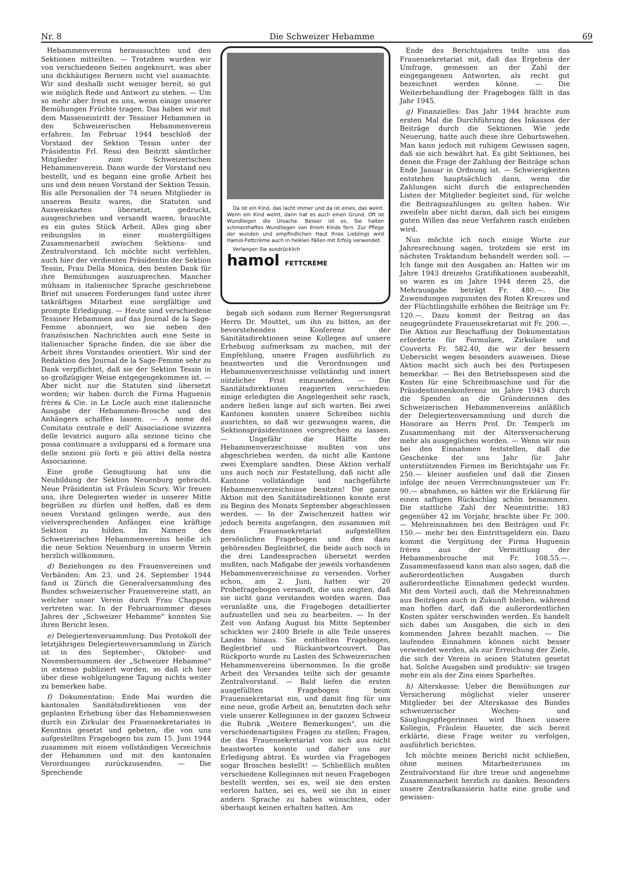Nr. 8 Die Schweizer Hebamme 69
Hebammenvereins heraussuchten und den Sektionen mitteilten. — Trotzdem wurden wir von verschiedenen Seiten angeknurrt, was aber uns dickhäutigen Bernern nicht viel ausmachte. Wir sind deshalb nicht weniger bereit, so gut wie möglich Rede und Antwort zu stehen. — Um so mehr aber freut es uns, wenn einige unserer Bemühungen Früchte tragen. Das haben wir mit dem Masseneintritt der Tessiner Hebammen in den Schweizerischen Hebammenverein erfahren. Im Februar 1944 beschloß der Vorstand der Sektion Tessin unter der Präsidentin Frl. Ressi den Beitritt sämtlicher Mitglieder zum Schweizerischen Hebammenverein. Dann wurde der Vorstand neu bestellt, und es begann eine große Arbeit bei uns und dem neuen Vorstand der Sektion Tessin. Bis alle Personalien der 74 neuen Mitglieder in unserem Besitz waren, die Statuten und Ausweiskarten übersetzt, gedruckt, ausgeschrieben und versandt waren, brauchte es ein gutes Stück Arbeit. Alles ging aber reibungslos in einer mustergültigen Zusammenarbeit zwischen Sektions- und Zentralvorstand. Ich möchte nicht verfehlen, auch hier der verdienten Präsidentin der Sektion Tessin, Frau Della Monica, den besten Dank für ihre Bemühungen auszusprechen. Mancher mühsam in italienischer Sprache geschriebene Brief mit unseren Forderungen fand unter ihrer tatkräftigen Mitarbeit eine sorgfältige und prompte Erledigung. — Heute sind verschiedene Tessiner Hebammen auf das Journal de la Sage-Femme abonniert, wo sie neben den französischen Nachrichten auch eine Seite in italienischer Sprache finden, die sie über die Arbeit ihres Vorstandes orientiert. Wir sind der Redaktion des Journal de la Sage-Femme sehr zu Dank verpflichtet, daß sie der Sektion Tessin in so großzügiger Weise entgegengekommen ist. — Aber nicht nur die Statuten sind übersetzt worden; wir haben durch die Firma Huguenin frères & Cie. in Le Locle auch eine italienische Ausgabe der Hebammen-Brosche und des Anhängers schaffen lassen. — A nome del Comitato centrale e dell' Associazione svizzera delle levatrici auguro alla sezione ticino che possa continuare a svilupparsi ed a formare una delle sezioni più forti e più attivi della nostra Associazione.
Eine große Genugtuung hat uns die Neubildung der Sektion Neuenburg gebracht. Neue Präsidentin ist Fräulein Scury. Wir freuen uns, ihre Delegierten wieder in unserer Mitte begrüßen zu dürfen und hoffen, daß es dem neuen Vorstand gelingen werde, aus den vielversprechenden Anfängen eine kräftige Sektion zu bilden. Im Namen des Schweizerischen Hebammenvereins heiße ich die neue Sektion Neuenburg in unserm Verein herzlich willkommen.
d) Beziehungen zu den Frauenvereinen und Verbänden: Am 23. und 24. September 1944 fand in Zürich die Generalversammlung des Bundes schweizerischer Frauenvereine statt, an welcher unser Verein durch Frau Chappuis vertreten war. In der Februarnummer dieses Jahres der „Schweizer Hebamme" konnten Sie ihren Bericht lesen.
e) Delegiertenversammlung: Das Protokoll der letztjährigen Delegiertenversammlung in Zürich ist in den September-, Oktober- und Novembernummern der „Schweizer Hebamme" in extenso publiziert worden, so daß ich hier über diese wohlgelungene Tagung nichts weiter zu bemerken habe.
f) Dokumentation: Ende Mai wurden die kantonalen Sanitätsdirektionen von der geplanten Erhebung über das Hebammenwesen durch ein Zirkular des Frauensekretariates in Kenntnis gesetzt und gebeten, die von uns aufgestellten Fragebogen bis zum 15. Juni 1944 zusammen mit einem vollständigen Verzeichnis der Hebammen und mit den kantonalen Verordnungen zurückzusenden. — Die Sprechende
Da ist ein Kind, das lacht immer und da ist eines, das weint. Wenn ein Kind weint, dann hat es auch einen Grund. Oft ist Wundliegen die Ursache. Besser ist es, Sie halten schmerzhaftes Wundliegen von Ihrem Kinde fern. Zur Pflege der wunden und empfindlichen Haut Ihres Lieblings wird Hamol-Fettcrème auch in heiklen Fällen mit Erfolg verwendet.
Verlangen Sie ausdrücklich
hamol FETTCRÈME
begab sich sodann zum Berner Regierungsrat Herrn Dr. Mouttet, um ihn zu bitten, an der bevorstehenden Konferenz der Sanitätsdirektionen seine Kollegen auf unsere Erhebung aufmerksam zu machen, mit der Empfehlung, unsere Fragen ausführlich zu beantworten und die Verordnungen und Hebammenverzeichnisse vollständig und innert nützlicher Frist einzusenden. — Die Sanitätsdirektionen reagierten verschieden: einige erledigten die Angelegenheit sehr rasch, andere ließen lange auf sich warten. Bei zwei Kantonen konnten unsere Schreiben nichts ausrichten, so daß wir gezwungen waren, die Sektionspräsidentinnen vorsprechen zu lassen. — Ungefähr die Hälfte der Hebammenverzeichnisse mußten von uns abgeschrieben werden, da nicht alle Kantone zwei Exemplare sandten. Diese Aktion verhalf uns auch noch zur Feststellung, daß nicht alle Kantone vollständige und nachgeführte Hebammenverzeichnisse besitzen! Die ganze Aktion mit den Sanitätsdirektionen konnte erst zu Beginn des Monats September abgeschlossen werden. — In der Zwischenzeit hatten wir jedoch bereits angefangen, den zusammen mit dem Frauensekretariat aufgestellten persönlichen Fragebogen und den dazu gehörenden Begleitbrief, die beide auch noch in die drei Landessprachen übersetzt werden mußten, nach Maßgabe der jeweils vorhandenen Hebammenverzeichnisse zu versenden. Vorher schon, am 2. Juni, hatten wir 20 Probefragebogen versandt, die uns zeigten, daß sie nicht ganz verstanden worden waren. Das veranlaßte uns, die Fragebogen detaillierter aufzustellen und neu zu bearbeiten. — In der Zeit von Anfang August bis Mitte September schickten wir 2400 Briefe in alle Teile unseres Landes hinaus. Sie enthielten Fragebogen, Begleitbrief und Rückantwortcouvert. Das Rückporto wurde zu Lasten des Schweizerischen Hebammenvereins übernommen. In die große Arbeit des Versandes teilte sich der gesamte Zentralvorstand. — Bald liefen die ersten ausgefüllten Fragebogen beim Frauensekretariat ein, und damit fing für uns eine neue, große Arbeit an, benutzten doch sehr viele unserer Kolleginnen in der ganzen Schweiz die Rubrik „Weitere Bemerkungen", um die verschiedenartigsten Fragen zu stellen; Fragen, die das Frauensekretariat von sich aus nicht beantworten konnte und daher uns zur Erledigung abtrat. Es wurden via Fragebogen sogar Broschen bestellt! — Schließlich mußten verschiedene Kolleginnen mit neuen Fragebogen bestellt werden, sei es, weil sie den ersten verloren hatten, sei es, weil sie ihn in einer andern Sprache zu haben wünschten, oder überhaupt keinen erhalten hatten. Am
Ende des Berichtsjahres teilte uns das Frauensekretariat mit, daß das Ergebnis der Umfrage, gemessen an der Zahl der eingegangenen Antworten, als recht gut bezeichnet werden könne. — Die Weiterbehandlung der Fragebogen fällt in das Jahr 1945.
g) Finanzielles: Das Jahr 1944 brachte zum ersten Mal die Durchführung des Inkassos der Beiträge durch die Sektionen. Wie jede Neuerung, hatte auch diese ihre Geburtswehen. Man kann jedoch mit ruhigem Gewissen sagen, daß sie sich bewährt hat. Es gibt Sektionen, bei denen die Frage der Zahlung der Beiträge schon Ende Januar in Ordnung ist. — Schwierigkeiten entstehen hauptsächlich dann, wenn die Zahlungen nicht durch die entsprechenden Listen der Mitglieder begleitet sind, für welche die Beitragszahlungen zu gelten haben. Wir zweifeln aber nicht daran, daß sich bei einigem guten Willen das neue Verfahren rasch einleben wird.
Nun möchte ich noch einige Worte zur Jahresrechnung sagen, trotzdem sie erst im nächsten Traktandum behandelt werden soll. — Ich fange mit den Ausgaben an: Hatten wir im Jahre 1943 dreizehn Gratifikationen ausbezahlt, so waren es im Jahre 1944 deren 25, die Mehrausgabe beträgt Fr. 480.—. Die Zuwendungen zugunsten des Roten Kreuzes und der Flüchtlingshilfe erhöhen die Beiträge um Fr. 120.—. Dazu kommt der Beitrag an das neugegründete Frauensekretariat mit Fr. 200.—. Die Aktion zur Beschaffung der Dokumentation erforderte für Formulare, Zirkulare und Couverts Fr. 582.40, die wir der bessern Uebersicht wegen besonders ausweisen. Diese Aktion macht sich auch bei den Portispesen bemerkbar. — Bei den Betriebsspesen sind die Kosten für eine Schreibmaschine und für die Präsidentinnenkonferenz im Jahre 1943 durch die Spenden an die Gründerinnen des Schweizerischen Hebammenvereins anläßlich der Delegiertenversammlung und durch die Honorare an Herrn Prof. Dr. Temperli im Zusammenhang mit der Altersversicherung mehr als ausgeglichen worden. — Wenn wir nun bei den Einnahmen feststellen, daß die Geschenke der uns Jahr für Jahr unterstützenden Firmen im Berichtsjahr um Fr. 250.— kleiner ausfielen und daß die Zinsen infolge der neuen Verrechnungssteuer um Fr. 90.— abnahmen, so hätten wir die Erklärung für einen saftigen Rückschlag schön beisammen. Die stattliche Zahl der Neueintritte: 183 gegenüber 42 im Vorjahr, brachte über Fr. 300.— Mehreinnahmen bei den Beiträgen und Fr. 150.— mehr bei den Eintrittsgeldern ein. Dazu kommt die Vergütung der Firma Huguenin frères aus der Vermittlung der Hebammenbrosche mit Fr. 108.55.—. Zusammenfassend kann man also sagen, daß die außerordentlichen Ausgaben durch außerordentliche Einnahmen gedeckt wurden. Mit dem Vorteil auch, daß die Mehreinnahmen aus Beiträgen auch in Zukunft bleiben, während man hoffen darf, daß die außerordentlichen Kosten später verschwinden werden. Es handelt sich dabei um Ausgaben, die sich in den kommenden Jahren bezahlt machen. — Die laufenden Einnahmen können nicht besser verwendet werden, als zur Erreichung der Ziele, die sich der Verein in seinen Statuten gesetzt hat. Solche Ausgaben sind produktiv: sie tragen mehr ein als der Zins eines Sparheftes.
h) Alterskasse: Ueber die Bemühungen zur Versicherung möglichst vieler unserer Mitglieder bei der Alterskasse des Bundes schweizerischer Wochen- und Säuglingspflegerinnen wird Ihnen unsere Kollegin, Fräulein Haueter, die sich bereit erklärte, diese Frage weiter zu verfolgen, ausführlich berichten.
Ich möchte meinen Bericht nicht schließen, ohne meinen Mitarbeiterinnen im Zentralvorstand für ihre treue und angenehme Zusammenarbeit herzlich zu danken. Besonders unsere Zentralkassierin hatte eine große und gewissen-